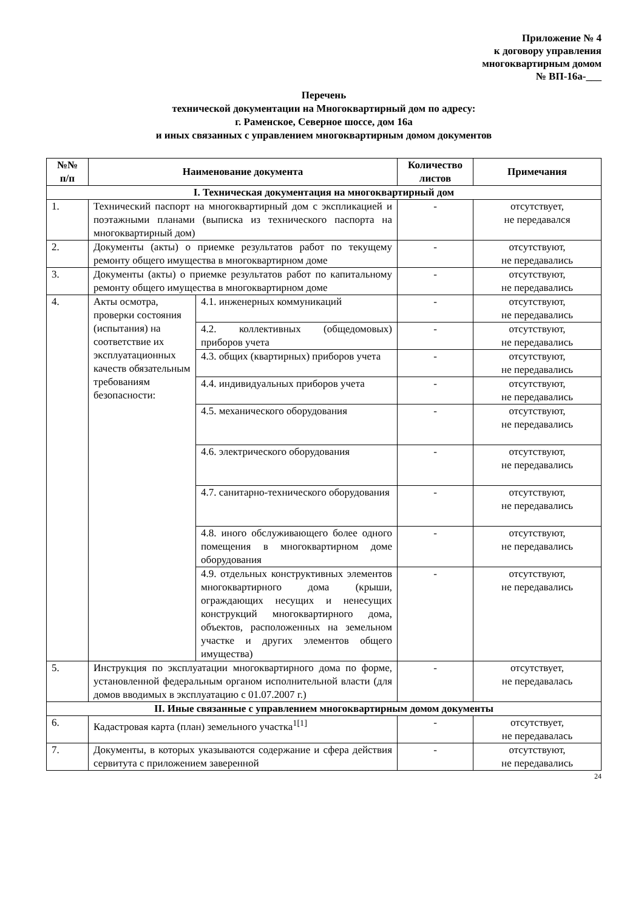Приложение № 4
к договору управления
многоквартирным домом
№ ВП-16а-___
Перечень
технической документации на Многоквартирный дом по адресу:
г. Раменское, Северное шоссе, дом 16а
и иных связанных с управлением многоквартирным домом документов
| №№ п/п | Наименование документа | | Количество листов | Примечания |
| --- | --- | --- | --- | --- |
| I. Техническая документация на многоквартирный дом | | | | |
| 1. | Технический паспорт на многоквартирный дом с экспликацией и поэтажными планами (выписка из технического паспорта на многоквартирный дом) | | - | отсутствует, не передавался |
| 2. | Документы (акты) о приемке результатов работ по текущему ремонту общего имущества в многоквартирном доме | | - | отсутствуют, не передавались |
| 3. | Документы (акты) о приемке результатов работ по капитальному ремонту общего имущества в многоквартирном доме | | - | отсутствуют, не передавались |
| 4. | Акты осмотра, проверки состояния (испытания) на соответствие их эксплуатационных качеств обязательным требованиям безопасности: | 4.1. инженерных коммуникаций | - | отсутствуют, не передавались |
| | | 4.2. коллективных (общедомовых) приборов учета | - | отсутствуют, не передавались |
| | | 4.3. общих (квартирных) приборов учета | - | отсутствуют, не передавались |
| | | 4.4. индивидуальных приборов учета | - | отсутствуют, не передавались |
| | | 4.5. механического оборудования | - | отсутствуют, не передавались |
| | | 4.6. электрического оборудования | - | отсутствуют, не передавались |
| | | 4.7. санитарно-технического оборудования | - | отсутствуют, не передавались |
| | | 4.8. иного обслуживающего более одного помещения в многоквартирном доме оборудования | - | отсутствуют, не передавались |
| | | 4.9. отдельных конструктивных элементов многоквартирного дома (крыши, ограждающих несущих и ненесущих конструкций многоквартирного дома, объектов, расположенных на земельном участке и других элементов общего имущества) | - | отсутствуют, не передавались |
| 5. | Инструкция по эксплуатации многоквартирного дома по форме, установленной федеральным органом исполнительной власти (для домов вводимых в эксплуатацию с 01.07.2007 г.) | | - | отсутствует, не передавалась |
| II. Иные связанные с управлением многоквартирным домом документы | | | | |
| 6. | Кадастровая карта (план) земельного участка<sup>1[1]</sup> | | - | отсутствует, не передавалась |
| 7. | Документы, в которых указываются содержание и сфера действия сервитута с приложением заверенной | | - | отсутствуют, не передавались |
24